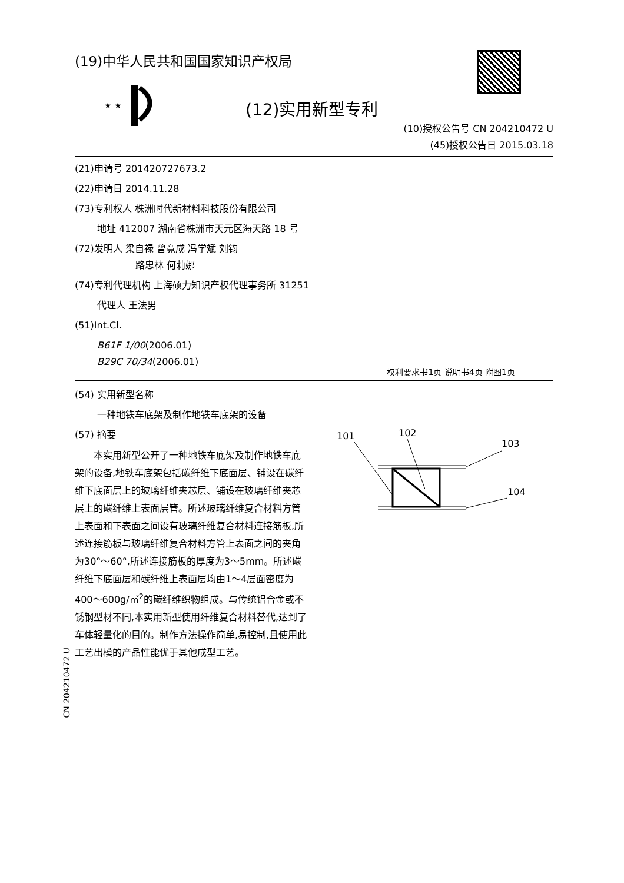(19)中华人民共和国国家知识产权局
★ ★
(12)实用新型专利
(10)授权公告号 CN 204210472 U
(45)授权公告日 2015.03.18
(21)申请号 201420727673.2
(22)申请日 2014.11.28
(73)专利权人 株洲时代新材料科技股份有限公司
地址 412007 湖南省株洲市天元区海天路 18 号
(72)发明人 梁自禄 曾竟成 冯学斌 刘钧
路忠林 何莉娜
(74)专利代理机构 上海硕力知识产权代理事务所 31251
代理人 王法男
(51)Int.Cl.
B61F 1/00(2006.01)
B29C 70/34(2006.01)
权利要求书1页 说明书4页 附图1页
(54) 实用新型名称
一种地铁车底架及制作地铁车底架的设备
(57) 摘要
本实用新型公开了一种地铁车底架及制作地铁车底架的设备,地铁车底架包括碳纤维下底面层、铺设在碳纤维下底面层上的玻璃纤维夹芯层、铺设在玻璃纤维夹芯层上的碳纤维上表面层管。所述玻璃纤维复合材料方管上表面和下表面之间设有玻璃纤维复合材料连接筋板,所述连接筋板与玻璃纤维复合材料方管上表面之间的夹角为30°～60°,所述连接筋板的厚度为3～5mm。所述碳纤维下底面层和碳纤维上表面层均由1～4层面密度为400～600g/㎡<sup>2</sup>的碳纤维织物组成。与传统铝合金或不锈钢型材不同,本实用新型使用纤维复合材料替代,达到了车体轻量化的目的。制作方法操作简单,易控制,且使用此工艺出模的产品性能优于其他成型工艺。
101
102
103
104
CN 204210472 U